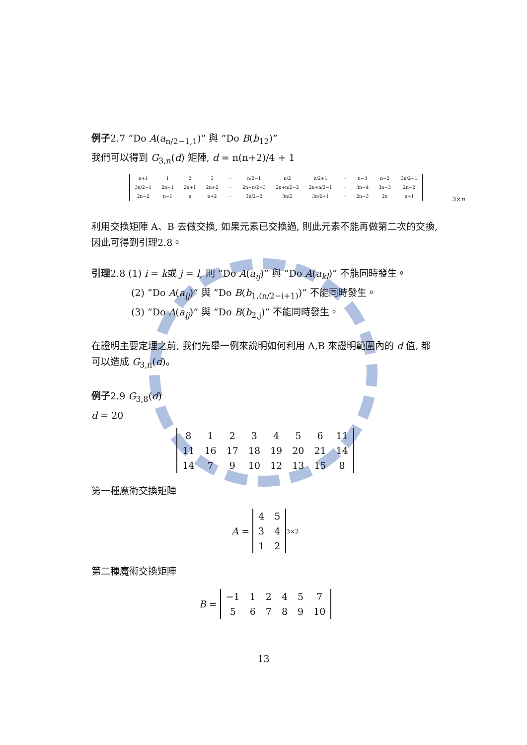例子2.7 ”Do A(a<sub>n/2−1,1</sub>)” 與 ”Do B(b<sub>12</sub>)”
我們可以得到 G<sub>3,n</sub>(d) 矩陣, d = n(n+2)/4 + 1
| n+1 | 1 | 2 | 3 | ··· | n/2−1 | n/2 | n/2+1 | ··· | n−3 | n−2 | 3n/2−1 |
| 3n/2−1 | 2n−1 | 2n+1 | 2n+2 | ··· | 2n+n/2−3 | 2n+n/2−2 | 2n+n/2−1 | ··· | 3n−4 | 3n−3 | 2n−2 |
| 2n−2 | n−1 | n | n+2 | ··· | 3n/2−2 | 3n/2 | 3n/2+1 | ··· | 2n−3 | 2n | n+1 |
3×n
利用交換矩陣 A、B 去做交換, 如果元素已交換過, 則此元素不能再做第二次的交換, 因此可得到引理2.8。
引理2.8 (1) i = k或 j = l, 則 ”Do A(a<sub>ij</sub>)” 與 ”Do A(a<sub>kl</sub>)” 不能同時發生。
(2) ”Do A(a<sub>ij</sub>)” 與 ”Do B(b<sub>1,(n/2−i+1)</sub>)” 不能同時發生。
(3) ”Do A(a<sub>ij</sub>)” 與 ”Do B(b<sub>2,j</sub>)” 不能同時發生。
在證明主要定理之前, 我們先舉一例來說明如何利用 A,B 來證明範圍內的 d 值, 都可以造成 G<sub>3,n</sub>(d)。
例子2.9 G<sub>3,8</sub>(d)
d = 20
| 8 | 1 | 2 | 3 | 4 | 5 | 6 | 11 |
| 11 | 16 | 17 | 18 | 19 | 20 | 21 | 14 |
| 14 | 7 | 9 | 10 | 12 | 13 | 15 | 8 |
第一種魔術交換矩陣
A =
| 4 | 5 |
| 3 | 4 |
| 1 | 2 |
3×2
第二種魔術交換矩陣
B =
| −1 | 1 | 2 | 4 | 5 | 7 |
| 5 | 6 | 7 | 8 | 9 | 10 |
13